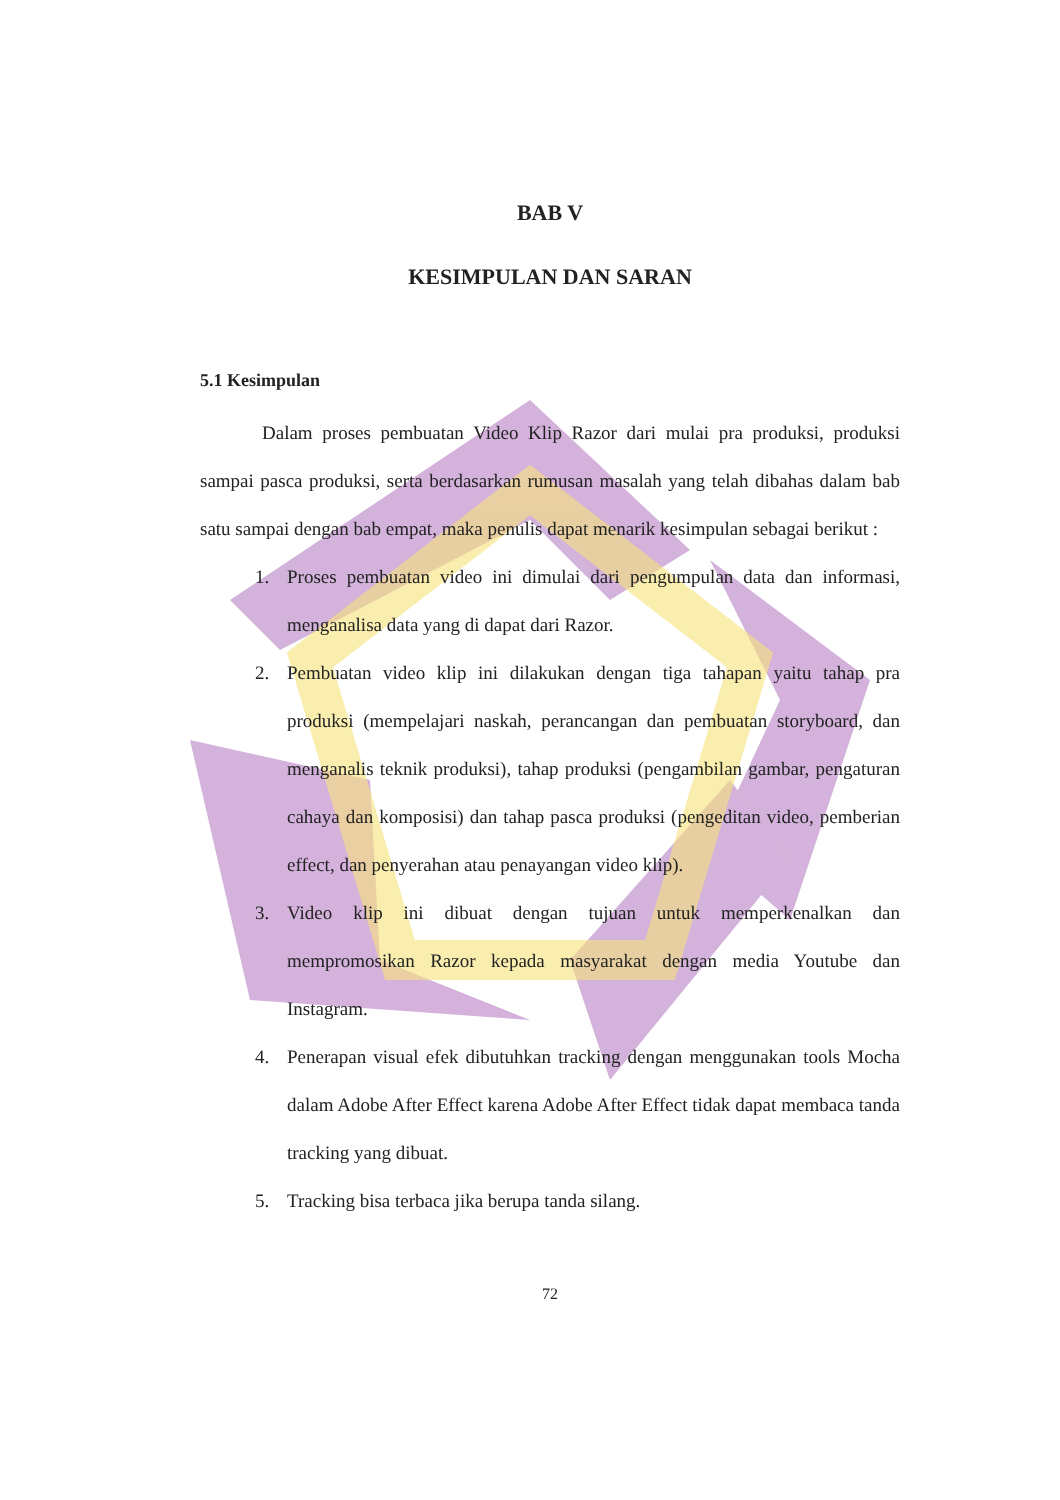BAB V
KESIMPULAN DAN SARAN
5.1 Kesimpulan
Dalam proses pembuatan Video Klip Razor dari mulai pra produksi, produksi sampai pasca produksi, serta berdasarkan rumusan masalah yang telah dibahas dalam bab satu sampai dengan bab empat, maka penulis dapat menarik kesimpulan sebagai berikut :
1. Proses pembuatan video ini dimulai dari pengumpulan data dan informasi, menganalisa data yang di dapat dari Razor.
2. Pembuatan video klip ini dilakukan dengan tiga tahapan yaitu tahap pra produksi (mempelajari naskah, perancangan dan pembuatan storyboard, dan menganalis teknik produksi), tahap produksi (pengambilan gambar, pengaturan cahaya dan komposisi) dan tahap pasca produksi (pengeditan video, pemberian effect, dan penyerahan atau penayangan video klip).
3. Video klip ini dibuat dengan tujuan untuk memperkenalkan dan mempromosikan Razor kepada masyarakat dengan media Youtube dan Instagram.
4. Penerapan visual efek dibutuhkan tracking dengan menggunakan tools Mocha dalam Adobe After Effect karena Adobe After Effect tidak dapat membaca tanda tracking yang dibuat.
5. Tracking bisa terbaca jika berupa tanda silang.
72